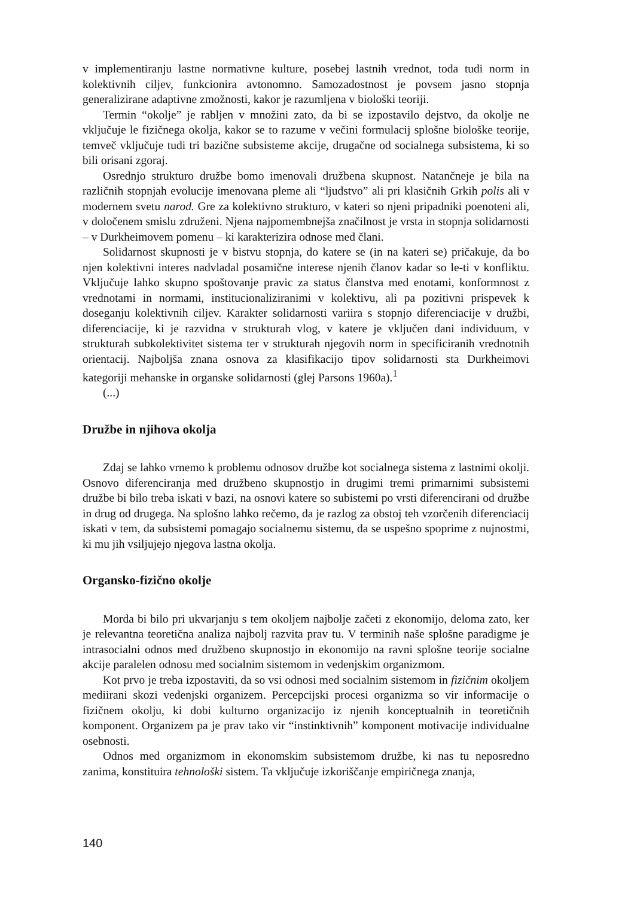v implementiranju lastne normativne kulture, posebej lastnih vrednot, toda tudi norm in kolektivnih ciljev, funkcionira avtonomno. Samozadostnost je povsem jasno stopnja generalizirane adaptivne zmožnosti, kakor je razumljena v biološki teoriji.
Termin “okolje” je rabljen v množini zato, da bi se izpostavilo dejstvo, da okolje ne vključuje le fizičnega okolja, kakor se to razume v večini formulacij splošne biološke teorije, temveč vključuje tudi tri bazične subsisteme akcije, drugačne od socialnega subsistema, ki so bili orisani zgoraj.
Osrednjo strukturo družbe bomo imenovali družbena skupnost. Natančneje je bila na različnih stopnjah evolucije imenovana pleme ali “ljudstvo” ali pri klasičnih Grkih polis ali v modernem svetu narod. Gre za kolektivno strukturo, v kateri so njeni pripadniki poenoteni ali, v določenem smislu združeni. Njena najpomembnejša značilnost je vrsta in stopnja solidarnosti – v Durkheimovem pomenu – ki karakterizira odnose med člani.
Solidarnost skupnosti je v bistvu stopnja, do katere se (in na kateri se) pričakuje, da bo njen kolektivni interes nadvladal posamične interese njenih članov kadar so le-ti v konfliktu. Vključuje lahko skupno spoštovanje pravic za status članstva med enotami, konformnost z vrednotami in normami, institucionaliziranimi v kolektivu, ali pa pozitivni prispevek k doseganju kolektivnih ciljev. Karakter solidarnosti variira s stopnjo diferenciacije v družbi, diferenciacije, ki je razvidna v strukturah vlog, v katere je vključen dani individuum, v strukturah subkolektivitet sistema ter v strukturah njegovih norm in specificiranih vrednotnih orientacij. Najboljša znana osnova za klasifikacijo tipov solidarnosti sta Durkheimovi kategoriji mehanske in organske solidarnosti (glej Parsons 1960a).<sup>1</sup>
(...)
Družbe in njihova okolja
Zdaj se lahko vrnemo k problemu odnosov družbe kot socialnega sistema z lastnimi okolji. Osnovo diferenciranja med družbeno skupnostjo in drugimi tremi primarnimi subsistemi družbe bi bilo treba iskati v bazi, na osnovi katere so subistemi po vrsti diferencirani od družbe in drug od drugega. Na splošno lahko rečemo, da je razlog za obstoj teh vzorčenih diferenciacij iskati v tem, da subsistemi pomagajo socialnemu sistemu, da se uspešno spoprime z nujnostmi, ki mu jih vsiljujejo njegova lastna okolja.
Organsko-fizično okolje
Morda bi bilo pri ukvarjanju s tem okoljem najbolje začeti z ekonomijo, deloma zato, ker je relevantna teoretična analiza najbolj razvita prav tu. V terminih naše splošne paradigme je intrasocialni odnos med družbeno skupnostjo in ekonomijo na ravni splošne teorije socialne akcije paralelen odnosu med socialnim sistemom in vedenjskim organizmom.
Kot prvo je treba izpostaviti, da so vsi odnosi med socialnim sistemom in fizičnim okoljem mediirani skozi vedenjski organizem. Percepcijski procesi organizma so vir informacije o fizičnem okolju, ki dobi kulturno organizacijo iz njenih konceptualnih in teoretičnih komponent. Organizem pa je prav tako vir “instinktivnih” komponent motivacije individualne osebnosti.
Odnos med organizmom in ekonomskim subsistemom družbe, ki nas tu neposredno zanima, konstituira tehnološki sistem. Ta vključuje izkoriščanje empiričnega znanja,
140